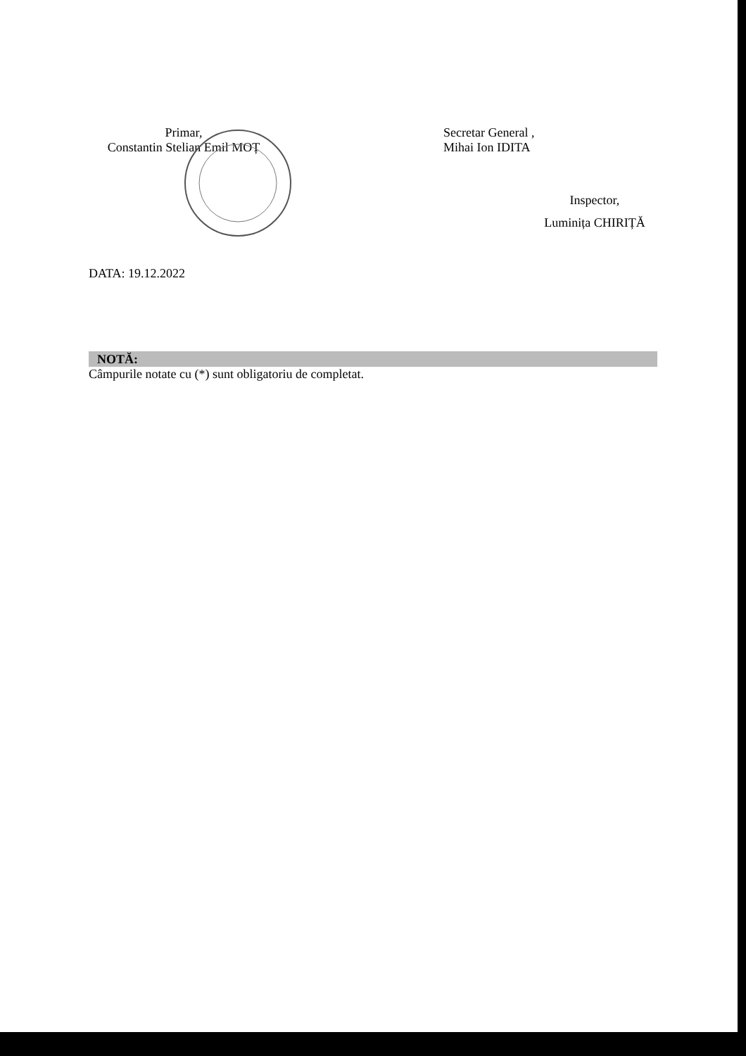Primar,
Constantin Stelian Emil MOȚ
Secretar General ,
Mihai Ion IDITA
Inspector,
Luminița CHIRIȚĂ
DATA: 19.12.2022
NOTĂ:
Câmpurile notate cu (*) sunt obligatoriu de completat.